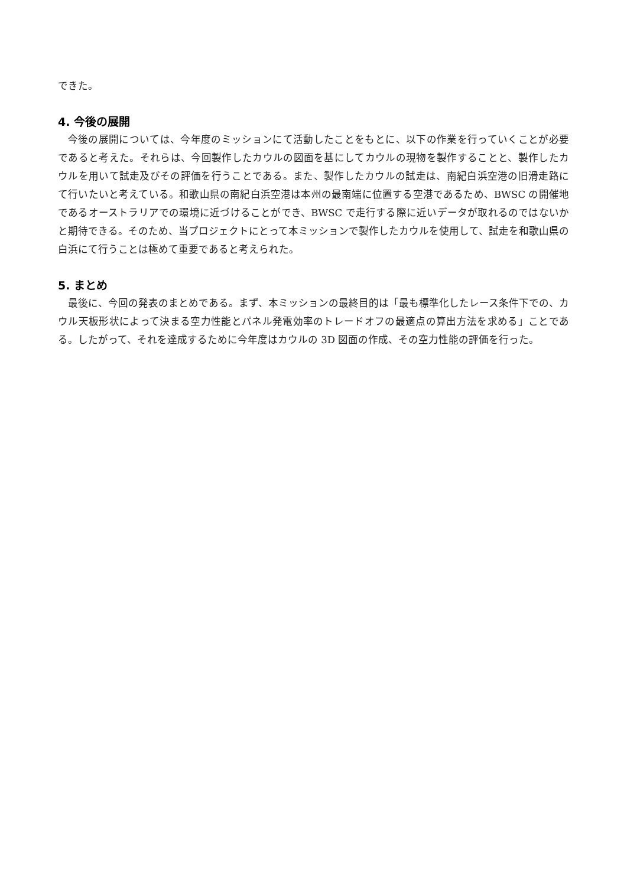できた。
4. 今後の展開
今後の展開については、今年度のミッションにて活動したことをもとに、以下の作業を行っていくことが必要であると考えた。それらは、今回製作したカウルの図面を基にしてカウルの現物を製作することと、製作したカウルを用いて試走及びその評価を行うことである。また、製作したカウルの試走は、南紀白浜空港の旧滑走路にて行いたいと考えている。和歌山県の南紀白浜空港は本州の最南端に位置する空港であるため、BWSC の開催地であるオーストラリアでの環境に近づけることができ、BWSC で走行する際に近いデータが取れるのではないかと期待できる。そのため、当プロジェクトにとって本ミッションで製作したカウルを使用して、試走を和歌山県の白浜にて行うことは極めて重要であると考えられた。
5. まとめ
最後に、今回の発表のまとめである。まず、本ミッションの最終目的は「最も標準化したレース条件下での、カウル天板形状によって決まる空力性能とパネル発電効率のトレードオフの最適点の算出方法を求める」ことである。したがって、それを達成するために今年度はカウルの 3D 図面の作成、その空力性能の評価を行った。